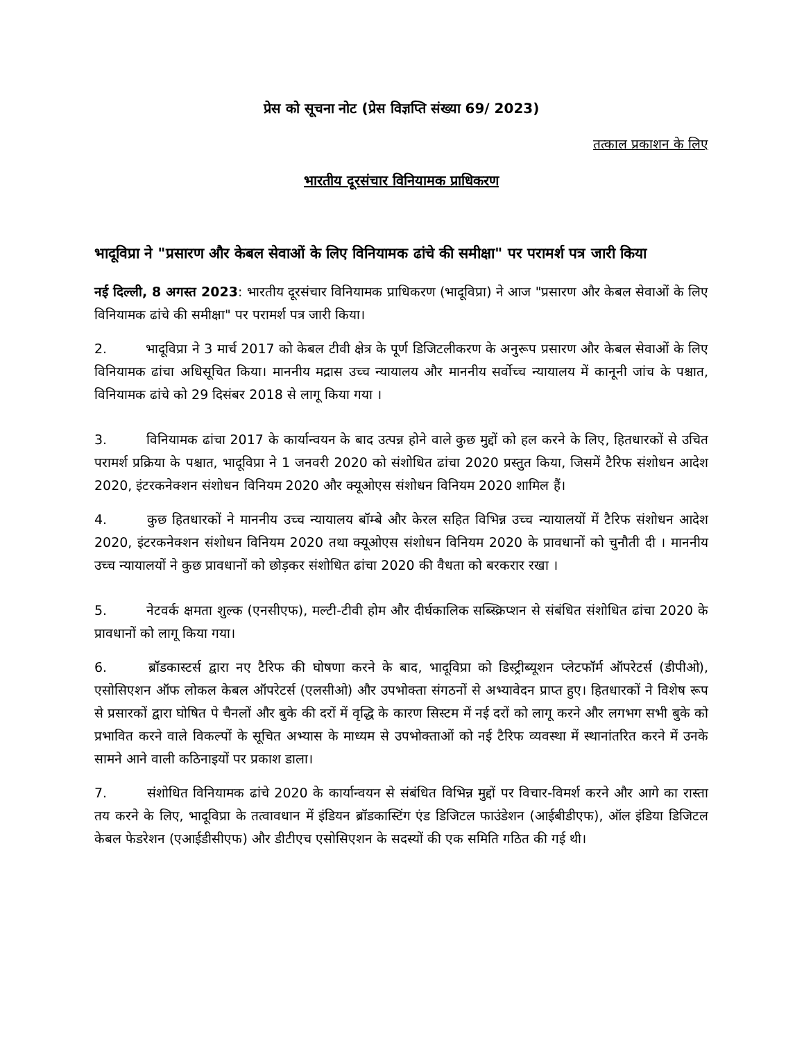प्रेस को सूचना नोट (प्रेस विज्ञप्ति संख्या 69/ 2023)
तत्काल प्रकाशन के लिए
भारतीय दूरसंचार विनियामक प्राधिकरण
भादूविप्रा ने "प्रसारण और केबल सेवाओं के लिए विनियामक ढांचे की समीक्षा" पर परामर्श पत्र जारी किया
नई दिल्ली, 8 अगस्त 2023: भारतीय दूरसंचार विनियामक प्राधिकरण (भादूविप्रा) ने आज "प्रसारण और केबल सेवाओं के लिए विनियामक ढांचे की समीक्षा" पर परामर्श पत्र जारी किया।
2. भादूविप्रा ने 3 मार्च 2017 को केबल टीवी क्षेत्र के पूर्ण डिजिटलीकरण के अनुरूप प्रसारण और केबल सेवाओं के लिए विनियामक ढांचा अधिसूचित किया। माननीय मद्रास उच्च न्यायालय और माननीय सर्वोच्च न्यायालय में कानूनी जांच के पश्चात, विनियामक ढांचे को 29 दिसंबर 2018 से लागू किया गया ।
3. विनियामक ढांचा 2017 के कार्यान्वयन के बाद उत्पन्न होने वाले कुछ मुद्दों को हल करने के लिए, हितधारकों से उचित परामर्श प्रक्रिया के पश्चात, भादूविप्रा ने 1 जनवरी 2020 को संशोधित ढांचा 2020 प्रस्तुत किया, जिसमें टैरिफ संशोधन आदेश 2020, इंटरकनेक्शन संशोधन विनियम 2020 और क्यूओएस संशोधन विनियम 2020 शामिल हैं।
4. कुछ हितधारकों ने माननीय उच्च न्यायालय बॉम्बे और केरल सहित विभिन्न उच्च न्यायालयों में टैरिफ संशोधन आदेश 2020, इंटरकनेक्शन संशोधन विनियम 2020 तथा क्यूओएस संशोधन विनियम 2020 के प्रावधानों को चुनौती दी । माननीय उच्च न्यायालयों ने कुछ प्रावधानों को छोड़कर संशोधित ढांचा 2020 की वैधता को बरकरार रखा ।
5. नेटवर्क क्षमता शुल्क (एनसीएफ), मल्टी-टीवी होम और दीर्घकालिक सब्स्क्रिप्शन से संबंधित संशोधित ढांचा 2020 के प्रावधानों को लागू किया गया।
6. ब्रॉडकास्टर्स द्वारा नए टैरिफ की घोषणा करने के बाद, भादूविप्रा को डिस्ट्रीब्यूशन प्लेटफॉर्म ऑपरेटर्स (डीपीओ), एसोसिएशन ऑफ लोकल केबल ऑपरेटर्स (एलसीओ) और उपभोक्ता संगठनों से अभ्यावेदन प्राप्त हुए। हितधारकों ने विशेष रूप से प्रसारकों द्वारा घोषित पे चैनलों और बुके की दरों में वृद्धि के कारण सिस्टम में नई दरों को लागू करने और लगभग सभी बुके को प्रभावित करने वाले विकल्पों के सूचित अभ्यास के माध्यम से उपभोक्ताओं को नई टैरिफ व्यवस्था में स्थानांतरित करने में उनके सामने आने वाली कठिनाइयों पर प्रकाश डाला।
7. संशोधित विनियामक ढांचे 2020 के कार्यान्वयन से संबंधित विभिन्न मुद्दों पर विचार-विमर्श करने और आगे का रास्ता तय करने के लिए, भादूविप्रा के तत्वावधान में इंडियन ब्रॉडकास्टिंग एंड डिजिटल फाउंडेशन (आईबीडीएफ), ऑल इंडिया डिजिटल केबल फेडरेशन (एआईडीसीएफ) और डीटीएच एसोसिएशन के सदस्यों की एक समिति गठित की गई थी।